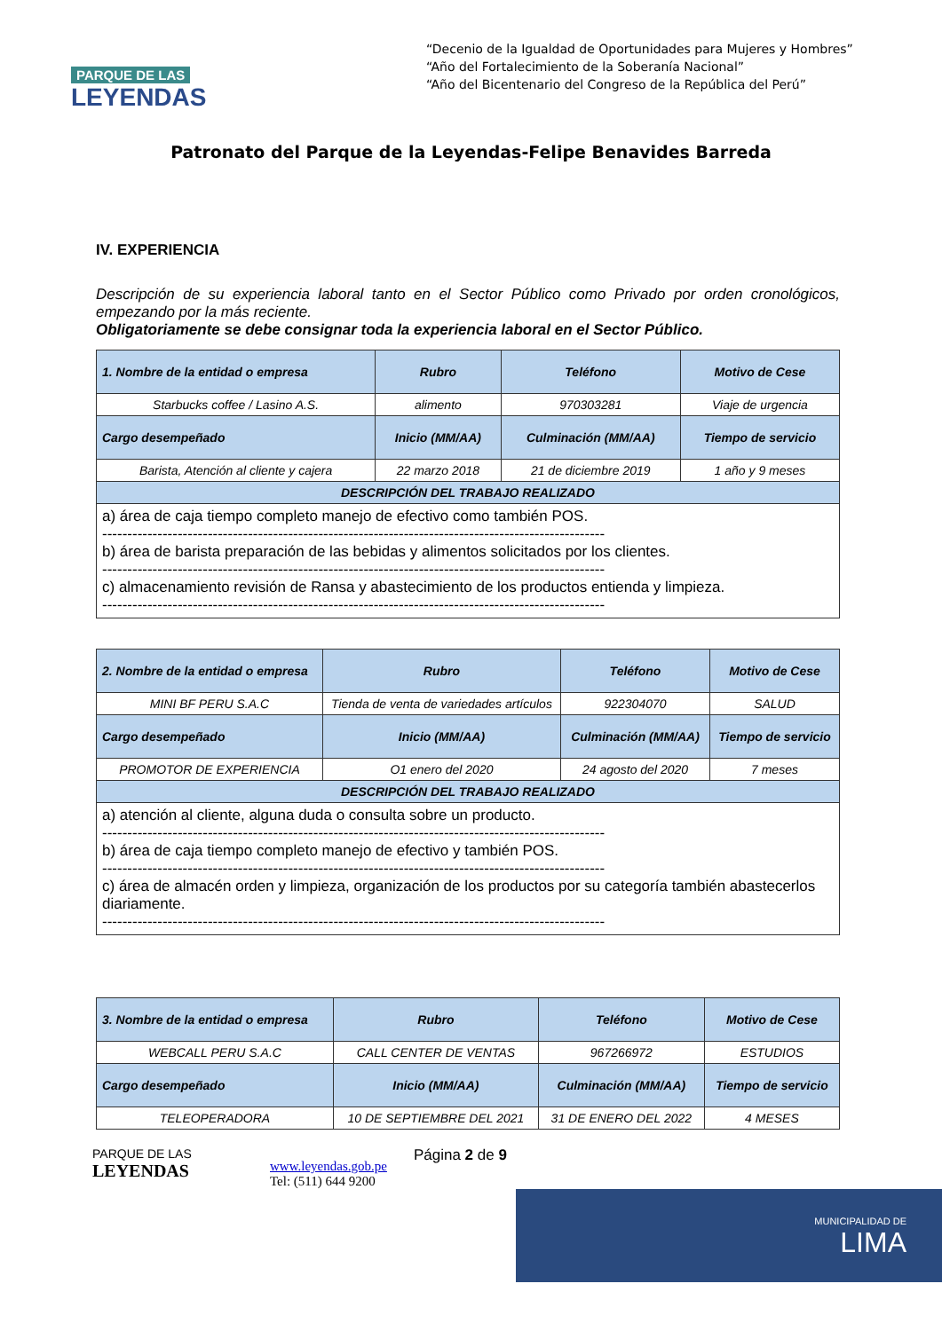PARQUE DE LAS
LEYENDAS
“Decenio de la Igualdad de Oportunidades para Mujeres y Hombres”
“Año del Fortalecimiento de la Soberanía Nacional”
“Año del Bicentenario del Congreso de la República del Perú”
Patronato del Parque de la Leyendas-Felipe Benavides Barreda
IV. EXPERIENCIA
Descripción de su experiencia laboral tanto en el Sector Público como Privado por orden cronológicos, empezando por la más reciente.
Obligatoriamente se debe consignar toda la experiencia laboral en el Sector Público.
| 1. Nombre de la entidad o empresa | Rubro | Teléfono | Motivo de Cese |
| --- | --- | --- | --- |
| Starbucks coffee / Lasino A.S. | alimento | 970303281 | Viaje de urgencia |
| Cargo desempeñado | Inicio (MM/AA) | Culminación (MM/AA) | Tiempo de servicio |
| Barista, Atención al cliente y cajera | 22 marzo 2018 | 21 de diciembre 2019 | 1 año y 9 meses |
| DESCRIPCIÓN DEL TRABAJO REALIZADO | | | |
| a) área de caja tiempo completo manejo de efectivo como también POS. ---------------------------------------------------------------------------------------------------- b) área de barista preparación de las bebidas y alimentos solicitados por los clientes. ---------------------------------------------------------------------------------------------------- c) almacenamiento revisión de Ransa y abastecimiento de los productos entienda y limpieza. ---------------------------------------------------------------------------------------------------- | | | |
| 2. Nombre de la entidad o empresa | Rubro | Teléfono | Motivo de Cese |
| --- | --- | --- | --- |
| MINI BF PERU S.A.C | Tienda de venta de variedades artículos | 922304070 | SALUD |
| Cargo desempeñado | Inicio (MM/AA) | Culminación (MM/AA) | Tiempo de servicio |
| PROMOTOR DE EXPERIENCIA | O1 enero del 2020 | 24 agosto del 2020 | 7 meses |
| DESCRIPCIÓN DEL TRABAJO REALIZADO | | | |
| a) atención al cliente, alguna duda o consulta sobre un producto. ---------------------------------------------------------------------------------------------------- b) área de caja tiempo completo manejo de efectivo y también POS. ---------------------------------------------------------------------------------------------------- c) área de almacén orden y limpieza, organización de los productos por su categoría también abastecerlos diariamente. ---------------------------------------------------------------------------------------------------- | | | |
| 3. Nombre de la entidad o empresa | Rubro | Teléfono | Motivo de Cese |
| --- | --- | --- | --- |
| WEBCALL PERU S.A.C | CALL CENTER DE VENTAS | 967266972 | ESTUDIOS |
| Cargo desempeñado | Inicio (MM/AA) | Culminación (MM/AA) | Tiempo de servicio |
| TELEOPERADORA | 10 DE SEPTIEMBRE DEL 2021 | 31 DE ENERO DEL 2022 | 4 MESES |
PARQUE DE LAS
LEYENDAS
www.leyendas.gob.pe
Tel: (511) 644 9200
Página 2 de 9
MUNICIPALIDAD DE
LIMA